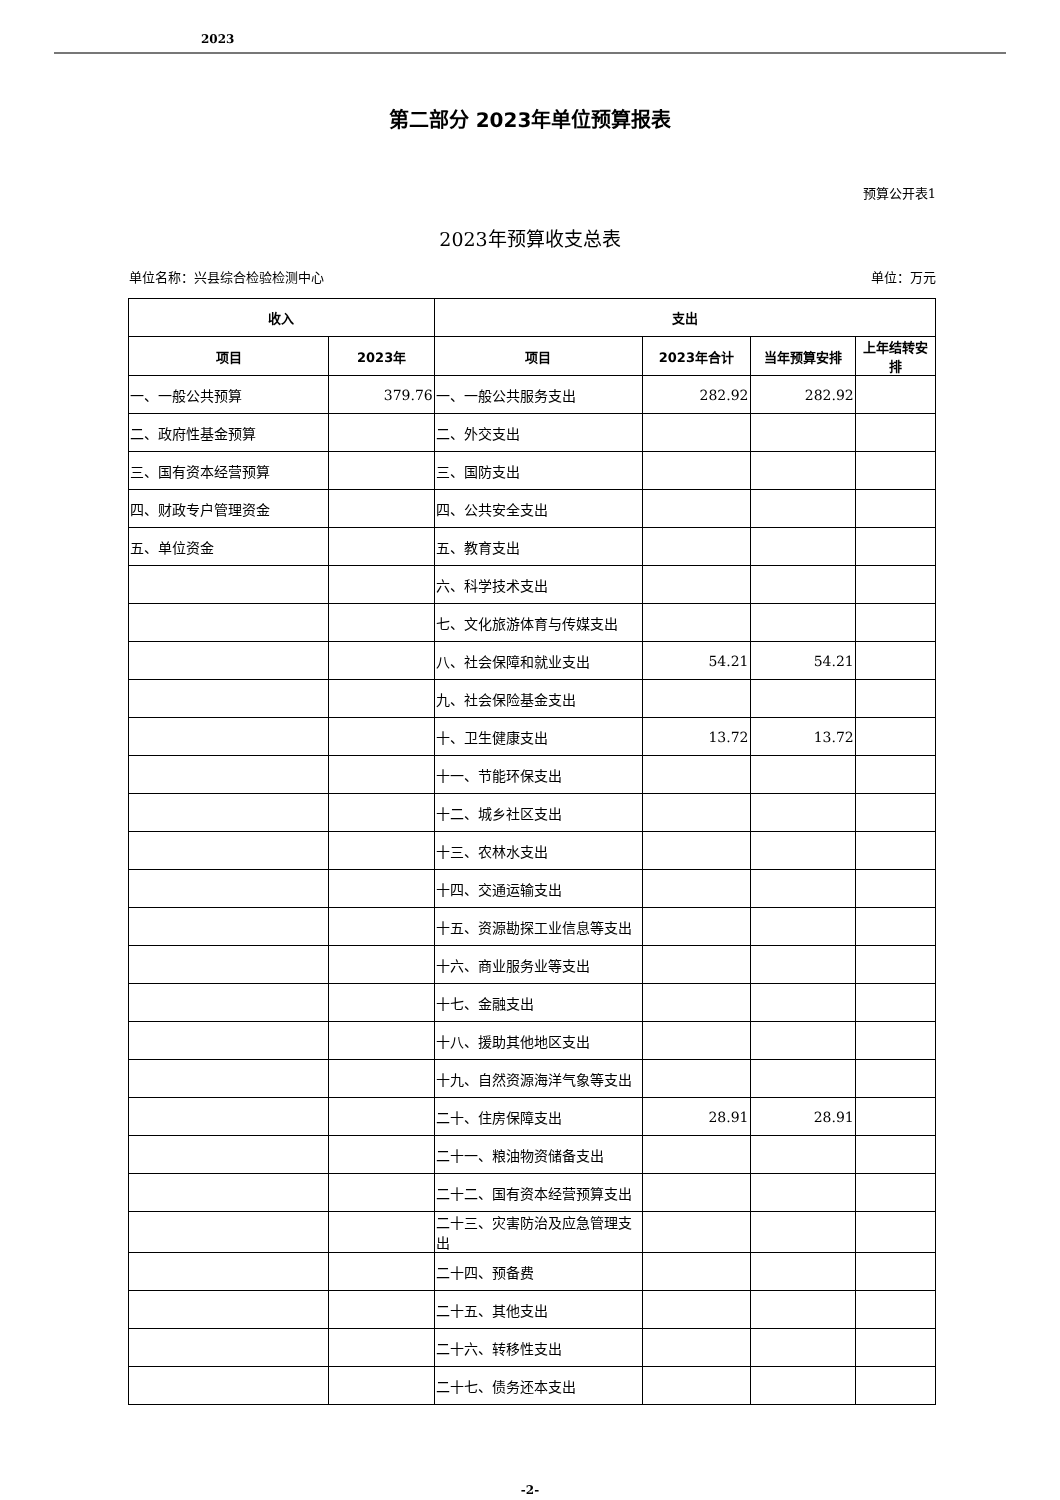2023
第二部分 2023年单位预算报表
预算公开表1
2023年预算收支总表
单位名称：兴县综合检验检测中心 单位：万元
| 收入 | | 支出 | | | |
| --- | --- | --- | --- | --- | --- |
| 项目 | 2023年 | 项目 | 2023年合计 | 当年预算安排 | 上年结转安排 |
| 一、一般公共预算 | 379.76 | 一、一般公共服务支出 | 282.92 | 282.92 | |
| 二、政府性基金预算 | | 二、外交支出 | | | |
| 三、国有资本经营预算 | | 三、国防支出 | | | |
| 四、财政专户管理资金 | | 四、公共安全支出 | | | |
| 五、单位资金 | | 五、教育支出 | | | |
| | | 六、科学技术支出 | | | |
| | | 七、文化旅游体育与传媒支出 | | | |
| | | 八、社会保障和就业支出 | 54.21 | 54.21 | |
| | | 九、社会保险基金支出 | | | |
| | | 十、卫生健康支出 | 13.72 | 13.72 | |
| | | 十一、节能环保支出 | | | |
| | | 十二、城乡社区支出 | | | |
| | | 十三、农林水支出 | | | |
| | | 十四、交通运输支出 | | | |
| | | 十五、资源勘探工业信息等支出 | | | |
| | | 十六、商业服务业等支出 | | | |
| | | 十七、金融支出 | | | |
| | | 十八、援助其他地区支出 | | | |
| | | 十九、自然资源海洋气象等支出 | | | |
| | | 二十、住房保障支出 | 28.91 | 28.91 | |
| | | 二十一、粮油物资储备支出 | | | |
| | | 二十二、国有资本经营预算支出 | | | |
| | | 二十三、灾害防治及应急管理支出 | | | |
| | | 二十四、预备费 | | | |
| | | 二十五、其他支出 | | | |
| | | 二十六、转移性支出 | | | |
| | | 二十七、债务还本支出 | | | |
-2-